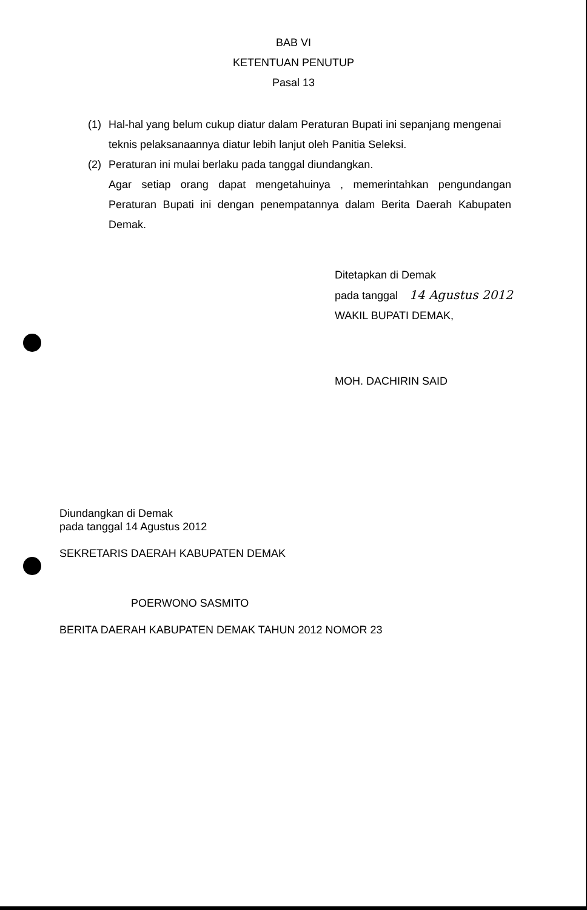BAB VI
KETENTUAN PENUTUP
Pasal 13
(1) Hal-hal yang belum cukup diatur dalam Peraturan Bupati ini sepanjang mengenai teknis pelaksanaannya diatur lebih lanjut oleh Panitia Seleksi.
(2) Peraturan ini mulai berlaku pada tanggal diundangkan.
Agar setiap orang dapat mengetahuinya , memerintahkan pengundangan Peraturan Bupati ini dengan penempatannya dalam Berita Daerah Kabupaten Demak.
Ditetapkan di Demak
pada tanggal 14 Agustus 2012
WAKIL BUPATI DEMAK,
MOH. DACHIRIN SAID
Diundangkan di Demak
pada tanggal 14 Agustus 2012
SEKRETARIS DAERAH KABUPATEN DEMAK
POERWONO SASMITO
BERITA DAERAH KABUPATEN DEMAK TAHUN 2012 NOMOR 23